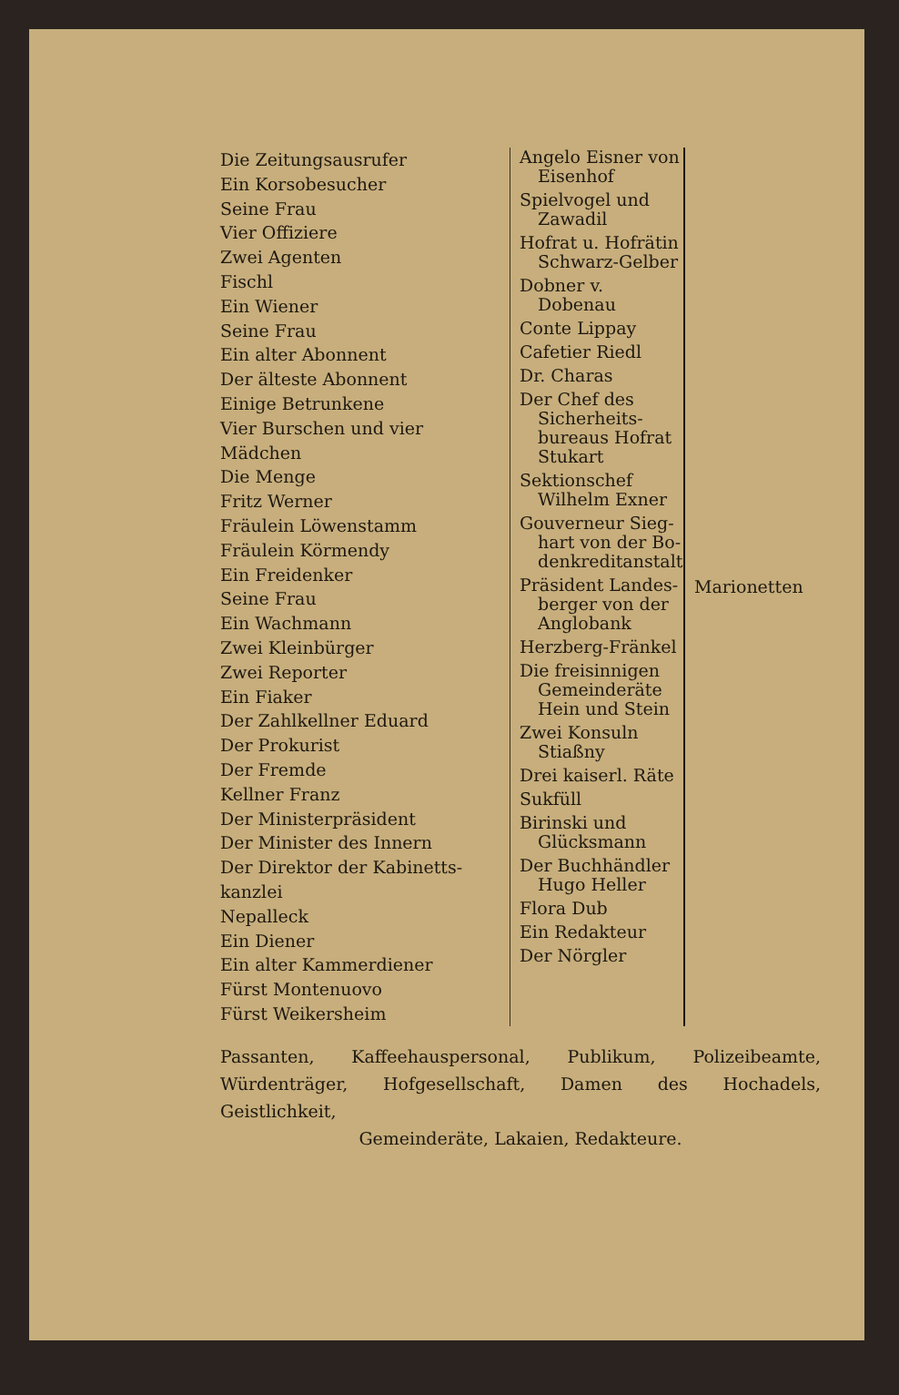Die Zeitungsausrufer
Ein Korsobesucher
Seine Frau
Vier Offiziere
Zwei Agenten
Fischl
Ein Wiener
Seine Frau
Ein alter Abonnent
Der älteste Abonnent
Einige Betrunkene
Vier Burschen und vier Mädchen
Die Menge
Fritz Werner
Fräulein Löwenstamm
Fräulein Körmendy
Ein Freidenker
Seine Frau
Ein Wachmann
Zwei Kleinbürger
Zwei Reporter
Ein Fiaker
Der Zahlkellner Eduard
Der Prokurist
Der Fremde
Kellner Franz
Der Ministerpräsident
Der Minister des Innern
Der Direktor der Kabinetts- kanzlei
Nepalleck
Ein Diener
Ein alter Kammerdiener
Fürst Montenuovo
Fürst Weikersheim
Angelo Eisner von
Eisenhof
Spielvogel und
Zawadil
Hofrat u. Hofrätin
Schwarz-Gelber
Dobner v.
Dobenau
Conte Lippay
Cafetier Riedl
Dr. Charas
Der Chef des
Sicherheits- bureaus Hofrat Stukart
Sektionschef
Wilhelm Exner
Gouverneur Sieg-
hart von der Bo- denkreditanstalt
Präsident Landes-
berger von der Anglobank
Herzberg-Fränkel
Die freisinnigen
Gemeinderäte Hein und Stein
Zwei Konsuln
Stiaßny
Drei kaiserl. Räte
Sukfüll
Birinski und
Glücksmann
Der Buchhändler
Hugo Heller
Flora Dub
Ein Redakteur
Der Nörgler
Marionetten
Passanten, Kaffeehauspersonal, Publikum, Polizeibeamte, Würdenträger, Hofgesellschaft, Damen des Hochadels, Geistlichkeit,
Gemeinderäte, Lakaien, Redakteure.